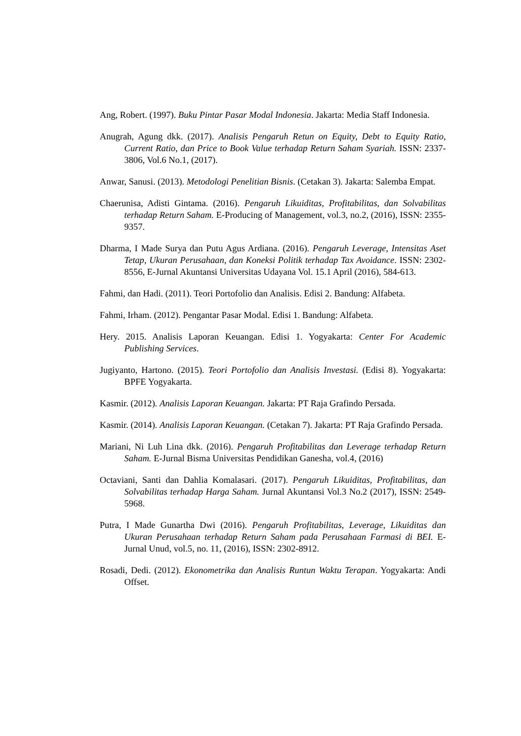Ang, Robert. (1997). Buku Pintar Pasar Modal Indonesia. Jakarta: Media Staff Indonesia.
Anugrah, Agung dkk. (2017). Analisis Pengaruh Retun on Equity, Debt to Equity Ratio, Current Ratio, dan Price to Book Value terhadap Return Saham Syariah. ISSN: 2337-3806, Vol.6 No.1, (2017).
Anwar, Sanusi. (2013). Metodologi Penelitian Bisnis. (Cetakan 3). Jakarta: Salemba Empat.
Chaerunisa, Adisti Gintama. (2016). Pengaruh Likuiditas, Profitabilitas, dan Solvabilitas terhadap Return Saham. E-Producing of Management, vol.3, no.2, (2016), ISSN: 2355-9357.
Dharma, I Made Surya dan Putu Agus Ardiana. (2016). Pengaruh Leverage, Intensitas Aset Tetap, Ukuran Perusahaan, dan Koneksi Politik terhadap Tax Avoidance. ISSN: 2302-8556, E-Jurnal Akuntansi Universitas Udayana Vol. 15.1 April (2016), 584-613.
Fahmi, dan Hadi. (2011). Teori Portofolio dan Analisis. Edisi 2. Bandung: Alfabeta.
Fahmi, Irham. (2012). Pengantar Pasar Modal. Edisi 1. Bandung: Alfabeta.
Hery. 2015. Analisis Laporan Keuangan. Edisi 1. Yogyakarta: Center For Academic Publishing Services.
Jugiyanto, Hartono. (2015). Teori Portofolio dan Analisis Investasi. (Edisi 8). Yogyakarta: BPFE Yogyakarta.
Kasmir. (2012). Analisis Laporan Keuangan. Jakarta: PT Raja Grafindo Persada.
Kasmir. (2014). Analisis Laporan Keuangan. (Cetakan 7). Jakarta: PT Raja Grafindo Persada.
Mariani, Ni Luh Lina dkk. (2016). Pengaruh Profitabilitas dan Leverage terhadap Return Saham. E-Jurnal Bisma Universitas Pendidikan Ganesha, vol.4, (2016)
Octaviani, Santi dan Dahlia Komalasari. (2017). Pengaruh Likuiditas, Profitabilitas, dan Solvabilitas terhadap Harga Saham. Jurnal Akuntansi Vol.3 No.2 (2017), ISSN: 2549-5968.
Putra, I Made Gunartha Dwi (2016). Pengaruh Profitabilitas, Leverage, Likuiditas dan Ukuran Perusahaan terhadap Return Saham pada Perusahaan Farmasi di BEI. E-Jurnal Unud, vol.5, no. 11, (2016), ISSN: 2302-8912.
Rosadi, Dedi. (2012). Ekonometrika dan Analisis Runtun Waktu Terapan. Yogyakarta: Andi Offset.